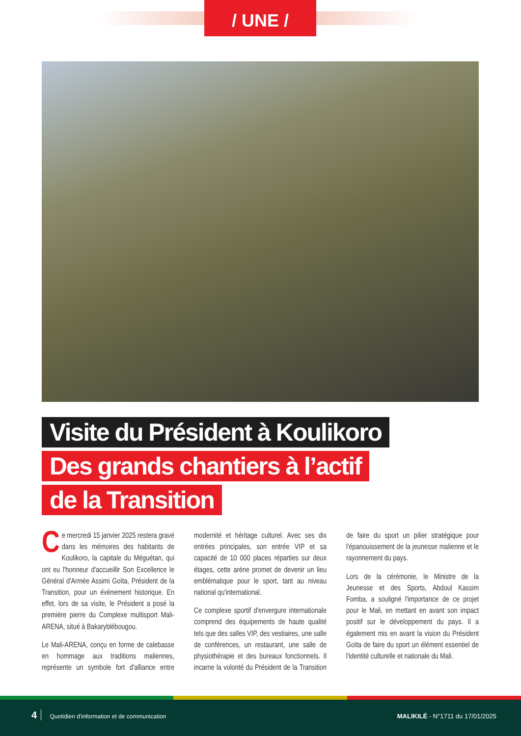/ UNE /
Visite du Président à Koulikoro
Des grands chantiers à l’actif
de la Transition
Ce mercredi 15 janvier 2025 restera gravé dans les mémoires des habitants de Koulikoro, la capitale du Méguétan, qui ont eu l'honneur d'accueillir Son Excellence le Général d'Armée Assimi Goïta, Président de la Transition, pour un événement historique. En effet, lors de sa visite, le Président a posé la première pierre du Complexe multisport Mali-ARENA, situé à Bakaryblébougou.
Le Mali-ARENA, conçu en forme de calebasse en hommage aux traditions maliennes, représente un symbole fort d'alliance entre modernité et héritage culturel. Avec ses dix entrées principales, son entrée VIP et sa capacité de 10 000 places réparties sur deux étages, cette arène promet de devenir un lieu emblématique pour le sport, tant au niveau national qu'international.
Ce complexe sportif d'envergure internationale comprend des équipements de haute qualité tels que des salles VIP, des vestiaires, une salle de conférences, un restaurant, une salle de physiothérapie et des bureaux fonctionnels. Il incarne la volonté du Président de la Transition de faire du sport un pilier stratégique pour l'épanouissement de la jeunesse malienne et le rayonnement du pays.
Lors de la cérémonie, le Ministre de la Jeunesse et des Sports, Abdoul Kassim Fomba, a souligné l'importance de ce projet pour le Mali, en mettant en avant son impact positif sur le développement du pays. Il a également mis en avant la vision du Président Goïta de faire du sport un élément essentiel de l'identité culturelle et nationale du Mali.
4 Quotidien d'information et de communication
MALIKILÉ - N°1711 du 17/01/2025